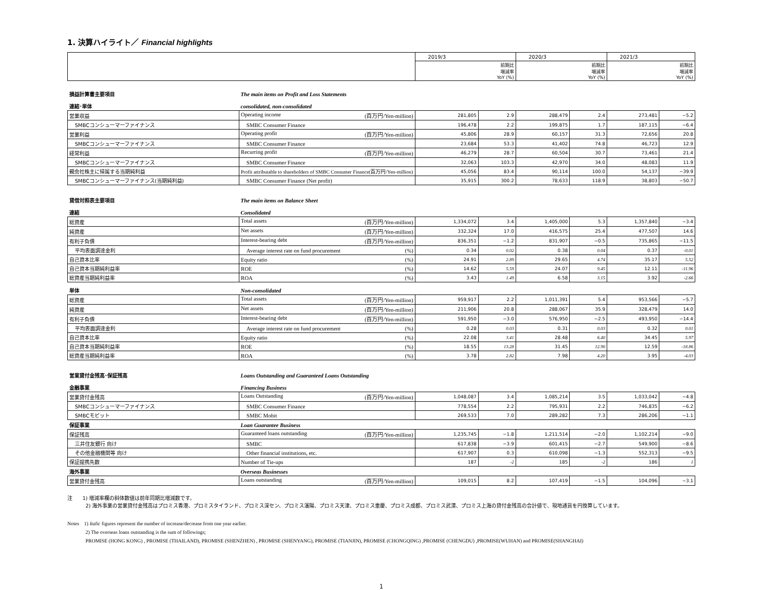1. 決算ハイライト／ Financial highlights
| | 2019/3 | | 2020/3 | | 2021/3 | |
| | | 前期比 増減率 YoY (%) | | 前期比 増減率 YoY (%) | | 前期比 増減率 YoY (%) |
| 損益計算書主要項目 | The main items on Profit and Loss Statements | | | | | | |
| 連結･単体 | consolidated, non-consolidated | | | | | | |
| 営業収益 | Operating income (百万円/Yen-million) | 281,805 | 2.9 | 288,479 | 2.4 | 273,481 | −5.2 |
| SMBCコンシューマーファイナンス | SMBC Consumer Finance | 196,478 | 2.2 | 199,875 | 1.7 | 187,115 | −6.4 |
| 営業利益 | Operating profit (百万円/Yen-million) | 45,806 | 28.9 | 60,157 | 31.3 | 72,656 | 20.8 |
| SMBCコンシューマーファイナンス | SMBC Consumer Finance | 23,684 | 53.3 | 41,402 | 74.8 | 46,723 | 12.9 |
| 経常利益 | Recurring profit (百万円/Yen-million) | 46,279 | 28.7 | 60,504 | 30.7 | 73,461 | 21.4 |
| SMBCコンシューマーファイナンス | SMBC Consumer Finance | 32,063 | 103.3 | 42,970 | 34.0 | 48,083 | 11.9 |
| 親会社株主に帰属する当期純利益 | Profit attributable to shareholders of SMBC Consumer Finance(百万円/Yen-million) | 45,056 | 83.4 | 90,114 | 100.0 | 54,137 | −39.9 |
| SMBCコンシューマーファイナンス(当期純利益) | SMBC Consumer Finance (Net profit) | 35,915 | 300.2 | 78,633 | 118.9 | 38,803 | −50.7 |
| 貸借対照表主要項目 | The main items on Balance Sheet | | | | | | |
| 連結 | Consolidated | | | | | | |
| 総資産 | Total assets (百万円/Yen-million) | 1,334,072 | 3.4 | 1,405,000 | 5.3 | 1,357,840 | −3.4 |
| 純資産 | Net assets (百万円/Yen-million) | 332,324 | 17.0 | 416,575 | 25.4 | 477,507 | 14.6 |
| 有利子負債 | Interest-bearing debt (百万円/Yen-million) | 836,351 | −1.2 | 831,907 | −0.5 | 735,865 | −11.5 |
| 平均表面調達金利 | Average interest rate on fund procurement (%) | 0.34 | 0.02 | 0.38 | 0.04 | 0.37 | -0.01 |
| 自己資本比率 | Equity ratio (%) | 24.91 | 2.89 | 29.65 | 4.74 | 35.17 | 5.52 |
| 自己資本当期純利益率 | ROE (%) | 14.62 | 5.59 | 24.07 | 9.45 | 12.11 | -11.96 |
| 総資産当期純利益率 | ROA (%) | 3.43 | 1.49 | 6.58 | 3.15 | 3.92 | -2.66 |
| 単体 | Non-consolidated | | | | | | |
| 総資産 | Total assets (百万円/Yen-million) | 959,917 | 2.2 | 1,011,391 | 5.4 | 953,566 | −5.7 |
| 純資産 | Net assets (百万円/Yen-million) | 211,906 | 20.8 | 288,067 | 35.9 | 328,479 | 14.0 |
| 有利子負債 | Interest-bearing debt (百万円/Yen-million) | 591,950 | −3.0 | 576,950 | −2.5 | 493,950 | −14.4 |
| 平均表面調達金利 | Average interest rate on fund procurement (%) | 0.28 | 0.03 | 0.31 | 0.03 | 0.32 | 0.01 |
| 自己資本比率 | Equity ratio (%) | 22.08 | 3.41 | 28.48 | 6.40 | 34.45 | 5.97 |
| 自己資本当期純利益率 | ROE (%) | 18.55 | 13.28 | 31.45 | 12.90 | 12.59 | -18.86 |
| 総資産当期純利益率 | ROA (%) | 3.78 | 2.82 | 7.98 | 4.20 | 3.95 | -4.03 |
| 営業貸付金残高･保証残高 | Loans Outstanding and Guaranteed Loans Outstanding | | | | | | |
| 金融事業 | Financing Business | | | | | | |
| 営業貸付金残高 | Loans Outstanding (百万円/Yen-million) | 1,048,087 | 3.4 | 1,085,214 | 3.5 | 1,033,042 | −4.8 |
| SMBCコンシューマーファイナンス | SMBC Consumer Finance | 778,554 | 2.2 | 795,931 | 2.2 | 746,835 | −6.2 |
| SMBCモビット | SMBC Mobit | 269,533 | 7.0 | 289,282 | 7.3 | 286,206 | −1.1 |
| 保証事業 | Loan Guarantee Business | | | | | | |
| 保証残高 | Guaranteed loans outstanding (百万円/Yen-million) | 1,235,745 | −1.8 | 1,211,514 | −2.0 | 1,102,214 | −9.0 |
| 三井住友銀行 向け | SMBC | 617,838 | −3.9 | 601,415 | −2.7 | 549,900 | −8.6 |
| その他金融機関等 向け | Other financial institutions, etc. | 617,907 | 0.3 | 610,098 | −1.3 | 552,313 | −9.5 |
| 保証提携先数 | Number of Tie-ups | 187 | -2 | 185 | -2 | 186 | 1 |
| 海外事業 | Overseas Businesses | | | | | | |
| 営業貸付金残高 | Loans outstanding (百万円/Yen-million) | 109,015 | 8.2 | 107,419 | −1.5 | 104,096 | −3.1 |
注　　1) 増減率欄の斜体数値は前年同期比増減数です。
2) 海外事業の営業貸付金残高はプロミス香港、プロミスタイランド、プロミス深セン、プロミス瀋陽、プロミス天津、プロミス重慶、プロミス成都、プロミス武漢、プロミス上海の貸付金残高の合計値で、現地通貨を円換算しています。
Notes　1) Italic figures represent the number of increase/decrease from one year earlier.
2) The overseas loans outstanding is the sum of followings;
PROMISE (HONG KONG) , PROMISE (THAILAND), PROMISE (SHENZHEN) , PROMISE (SHENYANG), PROMISE (TIANJIN), PROMISE (CHONGQING) ,PROMISE (CHENGDU) ,PROMISE(WUHAN) and PROMISE(SHANGHAI)
1